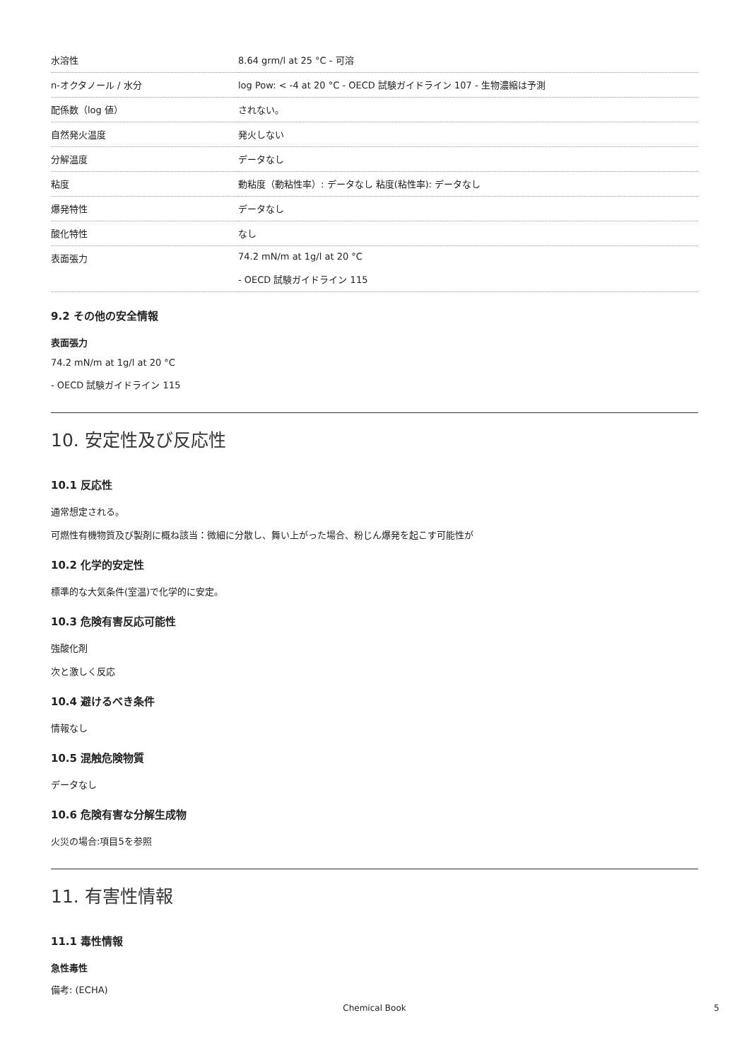| 水溶性 | 8.64 grm/l at 25 °C - 可溶 |
| n-オクタノール / 水分 | log Pow: < -4 at 20 °C - OECD 試験ガイドライン 107 - 生物濃縮は予測 |
| 配係数（log 値） | されない。 |
| 自然発火温度 | 発火しない |
| 分解温度 | データなし |
| 粘度 | 動粘度（動粘性率）: データなし 粘度(粘性率): データなし |
| 爆発特性 | データなし |
| 酸化特性 | なし |
| 表面張力 | 74.2 mN/m at 1g/l at 20 °C - OECD 試験ガイドライン 115 |
9.2 その他の安全情報
表面張力
74.2 mN/m at 1g/l at 20 °C
- OECD 試験ガイドライン 115
10. 安定性及び反応性
10.1 反応性
通常想定される。
可燃性有機物質及び製剤に概ね該当：微細に分散し、舞い上がった場合、粉じん爆発を起こす可能性が
10.2 化学的安定性
標準的な大気条件(室温)で化学的に安定。
10.3 危険有害反応可能性
強酸化剤
次と激しく反応
10.4 避けるべき条件
情報なし
10.5 混触危険物質
データなし
10.6 危険有害な分解生成物
火災の場合:項目5を参照
11. 有害性情報
11.1 毒性情報
急性毒性
備考: (ECHA)
Chemical Book 5